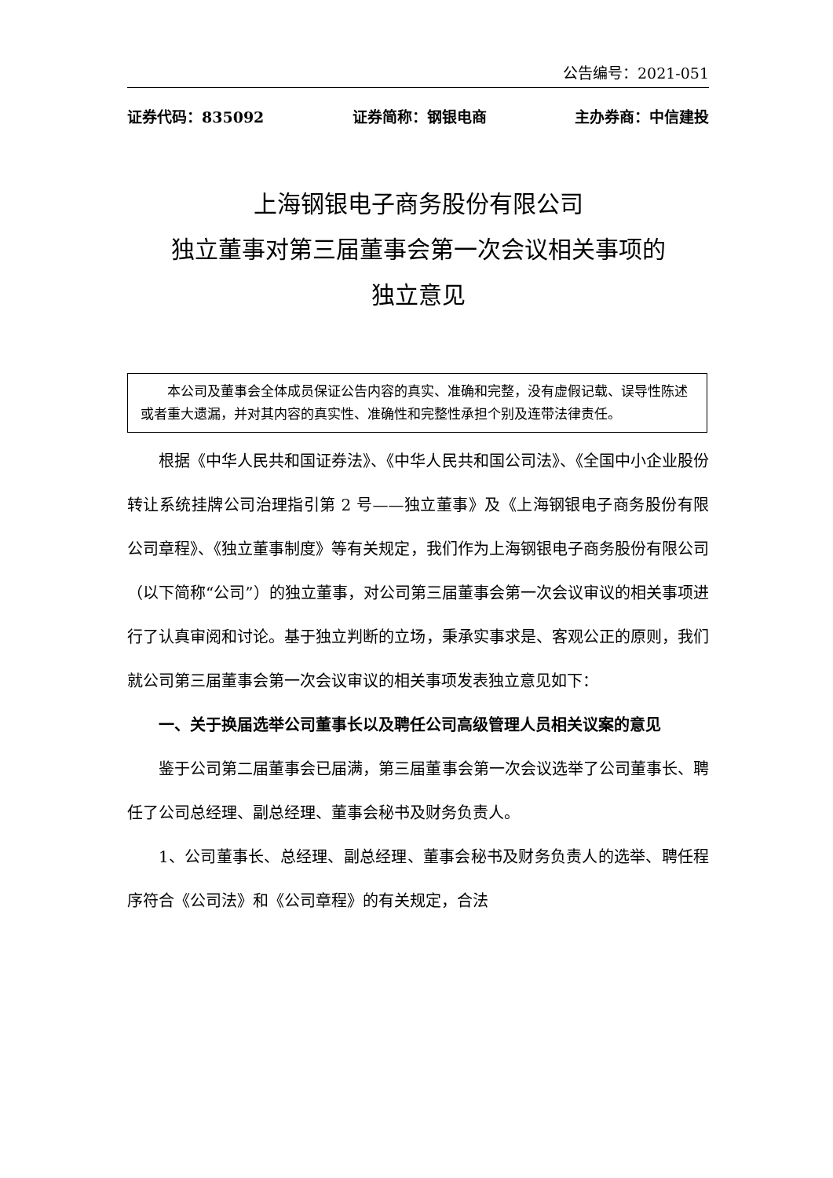公告编号：2021-051
证券代码：835092 证券简称：钢银电商 主办券商：中信建投
上海钢银电子商务股份有限公司
独立董事对第三届董事会第一次会议相关事项的
独立意见
本公司及董事会全体成员保证公告内容的真实、准确和完整，没有虚假记载、误导性陈述或者重大遗漏，并对其内容的真实性、准确性和完整性承担个别及连带法律责任。
根据《中华人民共和国证券法》、《中华人民共和国公司法》、《全国中小企业股份转让系统挂牌公司治理指引第 2 号——独立董事》及《上海钢银电子商务股份有限公司章程》、《独立董事制度》等有关规定，我们作为上海钢银电子商务股份有限公司（以下简称“公司”）的独立董事，对公司第三届董事会第一次会议审议的相关事项进行了认真审阅和讨论。基于独立判断的立场，秉承实事求是、客观公正的原则，我们就公司第三届董事会第一次会议审议的相关事项发表独立意见如下：
一、关于换届选举公司董事长以及聘任公司高级管理人员相关议案的意见
鉴于公司第二届董事会已届满，第三届董事会第一次会议选举了公司董事长、聘任了公司总经理、副总经理、董事会秘书及财务负责人。
1、公司董事长、总经理、副总经理、董事会秘书及财务负责人的选举、聘任程序符合《公司法》和《公司章程》的有关规定，合法